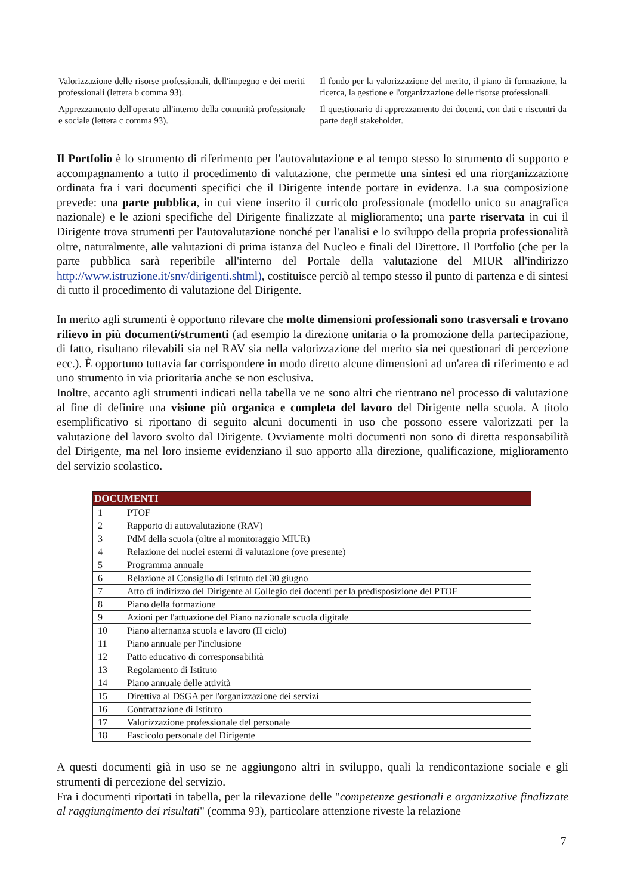| Valorizzazione delle risorse professionali, dell'impegno e dei meriti professionali (lettera b comma 93). | Il fondo per la valorizzazione del merito, il piano di formazione, la ricerca, la gestione e l'organizzazione delle risorse professionali. |
| Apprezzamento dell'operato all'interno della comunità professionale e sociale (lettera c comma 93). | Il questionario di apprezzamento dei docenti, con dati e riscontri da parte degli stakeholder. |
Il Portfolio è lo strumento di riferimento per l'autovalutazione e al tempo stesso lo strumento di supporto e accompagnamento a tutto il procedimento di valutazione, che permette una sintesi ed una riorganizzazione ordinata fra i vari documenti specifici che il Dirigente intende portare in evidenza. La sua composizione prevede: una parte pubblica, in cui viene inserito il curricolo professionale (modello unico su anagrafica nazionale) e le azioni specifiche del Dirigente finalizzate al miglioramento; una parte riservata in cui il Dirigente trova strumenti per l'autovalutazione nonché per l'analisi e lo sviluppo della propria professionalità oltre, naturalmente, alle valutazioni di prima istanza del Nucleo e finali del Direttore. Il Portfolio (che per la parte pubblica sarà reperibile all'interno del Portale della valutazione del MIUR all'indirizzo http://www.istruzione.it/snv/dirigenti.shtml), costituisce perciò al tempo stesso il punto di partenza e di sintesi di tutto il procedimento di valutazione del Dirigente.
In merito agli strumenti è opportuno rilevare che molte dimensioni professionali sono trasversali e trovano rilievo in più documenti/strumenti (ad esempio la direzione unitaria o la promozione della partecipazione, di fatto, risultano rilevabili sia nel RAV sia nella valorizzazione del merito sia nei questionari di percezione ecc.). È opportuno tuttavia far corrispondere in modo diretto alcune dimensioni ad un'area di riferimento e ad uno strumento in via prioritaria anche se non esclusiva.
Inoltre, accanto agli strumenti indicati nella tabella ve ne sono altri che rientrano nel processo di valutazione al fine di definire una visione più organica e completa del lavoro del Dirigente nella scuola. A titolo esemplificativo si riportano di seguito alcuni documenti in uso che possono essere valorizzati per la valutazione del lavoro svolto dal Dirigente. Ovviamente molti documenti non sono di diretta responsabilità del Dirigente, ma nel loro insieme evidenziano il suo apporto alla direzione, qualificazione, miglioramento del servizio scolastico.
| DOCUMENTI | |
| --- | --- |
| 1 | PTOF |
| 2 | Rapporto di autovalutazione (RAV) |
| 3 | PdM della scuola (oltre al monitoraggio MIUR) |
| 4 | Relazione dei nuclei esterni di valutazione (ove presente) |
| 5 | Programma annuale |
| 6 | Relazione al Consiglio di Istituto del 30 giugno |
| 7 | Atto di indirizzo del Dirigente al Collegio dei docenti per la predisposizione del PTOF |
| 8 | Piano della formazione |
| 9 | Azioni per l'attuazione del Piano nazionale scuola digitale |
| 10 | Piano alternanza scuola e lavoro (II ciclo) |
| 11 | Piano annuale per l'inclusione |
| 12 | Patto educativo di corresponsabilità |
| 13 | Regolamento di Istituto |
| 14 | Piano annuale delle attività |
| 15 | Direttiva al DSGA per l'organizzazione dei servizi |
| 16 | Contrattazione di Istituto |
| 17 | Valorizzazione professionale del personale |
| 18 | Fascicolo personale del Dirigente |
A questi documenti già in uso se ne aggiungono altri in sviluppo, quali la rendicontazione sociale e gli strumenti di percezione del servizio.
Fra i documenti riportati in tabella, per la rilevazione delle "competenze gestionali e organizzative finalizzate al raggiungimento dei risultati" (comma 93), particolare attenzione riveste la relazione
7